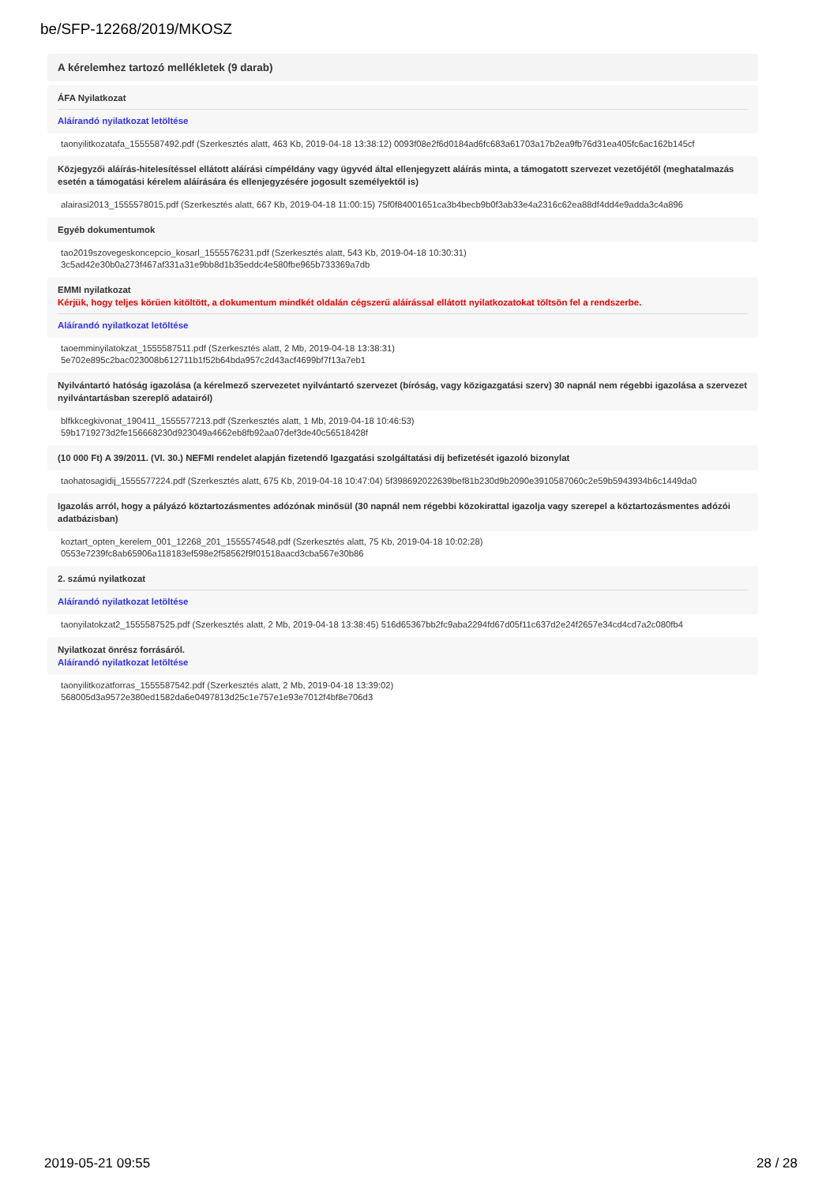be/SFP-12268/2019/MKOSZ
A kérelemhez tartozó mellékletek (9 darab)
ÁFA Nyilatkozat
Aláírandó nyilatkozat letöltése
taonyilitkozatafa_1555587492.pdf (Szerkesztés alatt, 463 Kb, 2019-04-18 13:38:12) 0093f08e2f6d0184ad6fc683a61703a17b2ea9fb76d31ea405fc6ac162b145cf
Közjegyzői aláírás-hitelesítéssel ellátott aláírási címpéldány vagy ügyvéd által ellenjegyzett aláírás minta, a támogatott szervezet vezetőjétől (meghatalmazás esetén a támogatási kérelem aláírására és ellenjegyzésére jogosult személyektől is)
alairasi2013_1555578015.pdf (Szerkesztés alatt, 667 Kb, 2019-04-18 11:00:15) 75f0f84001651ca3b4becb9b0f3ab33e4a2316c62ea88df4dd4e9adda3c4a896
Egyéb dokumentumok
tao2019szovegeskoncepcio_kosarl_1555576231.pdf (Szerkesztés alatt, 543 Kb, 2019-04-18 10:30:31)
3c5ad42e30b0a273f467af331a31e9bb8d1b35eddc4e580fbe965b733369a7db
EMMI nyilatkozat
Kérjük, hogy teljes körűen kitöltött, a dokumentum mindkét oldalán cégszerű aláírással ellátott nyilatkozatokat töltsön fel a rendszerbe.
Aláírandó nyilatkozat letöltése
taoemminyilatokzat_1555587511.pdf (Szerkesztés alatt, 2 Mb, 2019-04-18 13:38:31)
5e702e895c2bac023008b612711b1f52b64bda957c2d43acf4699bf7f13a7eb1
Nyilvántartó hatóság igazolása (a kérelmező szervezetet nyilvántartó szervezet (bíróság, vagy közigazgatási szerv) 30 napnál nem régebbi igazolása a szervezet nyilvántartásban szereplő adatairól)
blfkkcegkivonat_190411_1555577213.pdf (Szerkesztés alatt, 1 Mb, 2019-04-18 10:46:53)
59b1719273d2fe156668230d923049a4662eb8fb92aa07def3de40c56518428f
(10 000 Ft) A 39/2011. (VI. 30.) NEFMI rendelet alapján fizetendő Igazgatási szolgáltatási díj befizetését igazoló bizonylat
taohatosagidij_1555577224.pdf (Szerkesztés alatt, 675 Kb, 2019-04-18 10:47:04) 5f398692022639bef81b230d9b2090e3910587060c2e59b5943934b6c1449da0
Igazolás arról, hogy a pályázó köztartozásmentes adózónak minősül (30 napnál nem régebbi közokirattal igazolja vagy szerepel a köztartozásmentes adózói adatbázisban)
koztart_opten_kerelem_001_12268_201_1555574548.pdf (Szerkesztés alatt, 75 Kb, 2019-04-18 10:02:28)
0553e7239fc8ab65906a118183ef598e2f58562f9f01518aacd3cba567e30b86
2. számú nyilatkozat
Aláírandó nyilatkozat letöltése
taonyilatokzat2_1555587525.pdf (Szerkesztés alatt, 2 Mb, 2019-04-18 13:38:45) 516d65367bb2fc9aba2294fd67d05f11c637d2e24f2657e34cd4cd7a2c080fb4
Nyilatkozat önrész forrásáról.
Aláírandó nyilatkozat letöltése
taonyilitkozatforras_1555587542.pdf (Szerkesztés alatt, 2 Mb, 2019-04-18 13:39:02)
568005d3a9572e380ed1582da6e0497813d25c1e757e1e93e7012f4bf8e706d3
2019-05-21 09:55 28 / 28